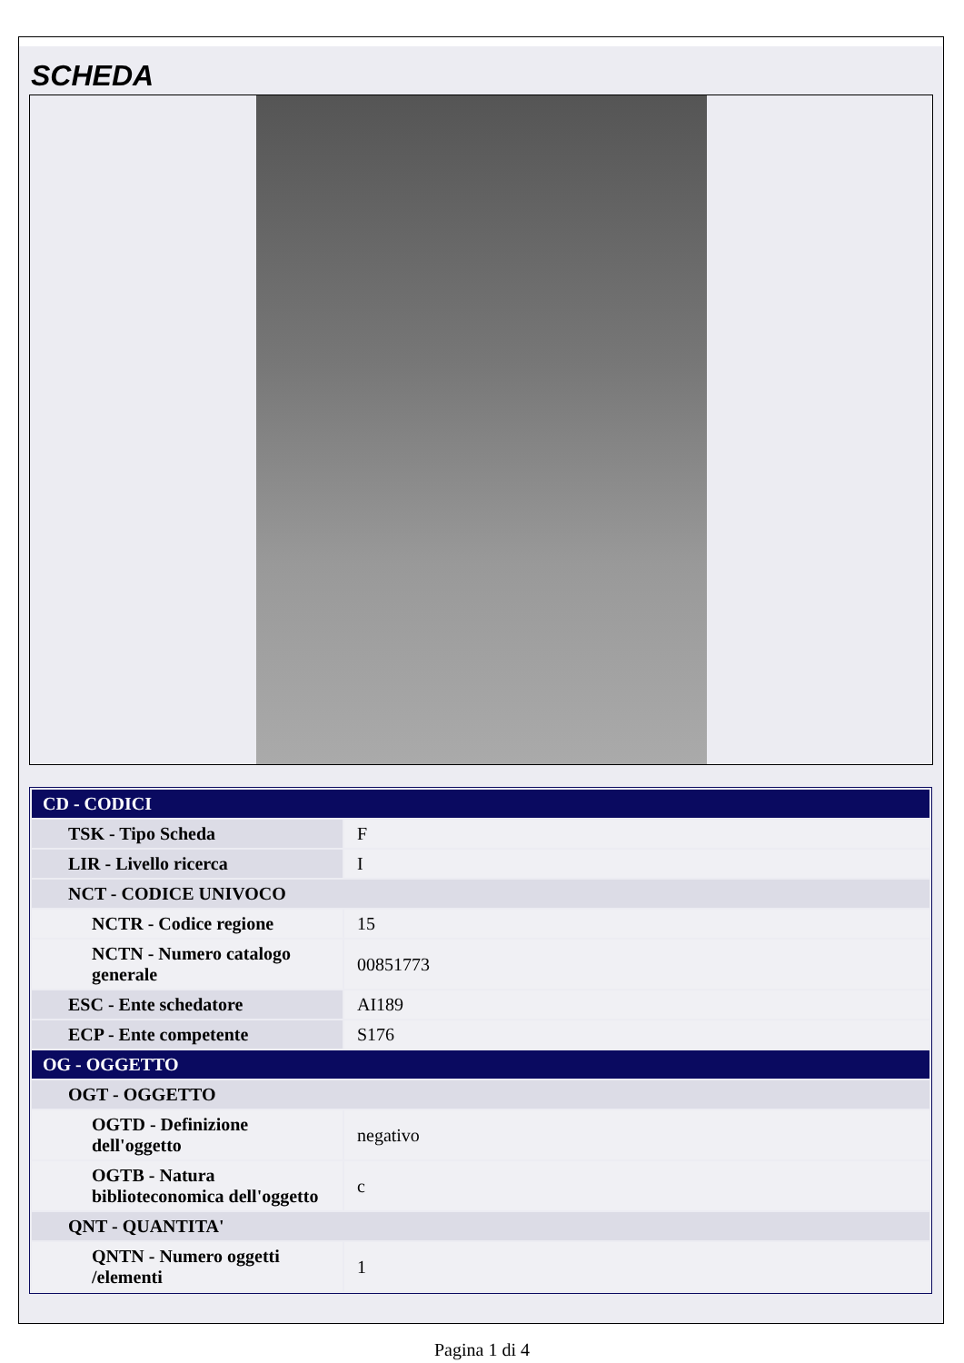SCHEDA
| CD - CODICI | |
| --- | --- |
| TSK - Tipo Scheda | F |
| LIR - Livello ricerca | I |
| NCT - CODICE UNIVOCO | |
| NCTR - Codice regione | 15 |
| NCTN - Numero catalogo generale | 00851773 |
| ESC - Ente schedatore | AI189 |
| ECP - Ente competente | S176 |
| OG - OGGETTO | |
| OGT - OGGETTO | |
| OGTD - Definizione dell'oggetto | negativo |
| OGTB - Natura biblioteconomica dell'oggetto | c |
| QNT - QUANTITA' | |
| QNTN - Numero oggetti /elementi | 1 |
Pagina 1 di 4